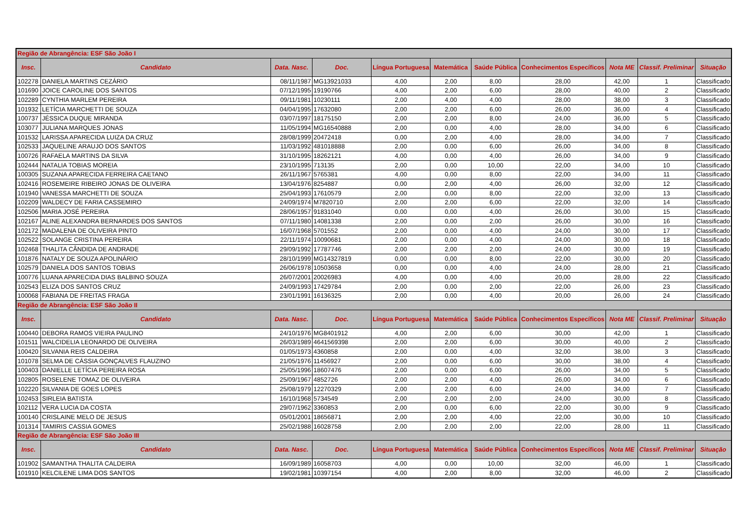| Região de Abrangência: ESF São João I | | | | | | | | | | |
| Insc. | Candidato | Data. Nasc. | Doc. | Língua Portuguesa | Matemática | Saúde Pública | Conhecimentos Específicos | Nota ME | Classif. Preliminar | Situação |
| 102278 | DANIELA MARTINS CEZÁRIO | 08/11/1987 | MG13921033 | 4,00 | 2,00 | 8,00 | 28,00 | 42,00 | 1 | Classificado |
| 101690 | JOICE CAROLINE DOS SANTOS | 07/12/1995 | 19190766 | 4,00 | 2,00 | 6,00 | 28,00 | 40,00 | 2 | Classificado |
| 102289 | CYNTHIA MARLEM PEREIRA | 09/11/1981 | 10230111 | 2,00 | 4,00 | 4,00 | 28,00 | 38,00 | 3 | Classificado |
| 101932 | LETÍCIA MARCHETTI DE SOUZA | 04/04/1995 | 17632080 | 2,00 | 2,00 | 6,00 | 26,00 | 36,00 | 4 | Classificado |
| 100737 | JÉSSICA DUQUE MIRANDA | 03/07/1997 | 18175150 | 2,00 | 2,00 | 8,00 | 24,00 | 36,00 | 5 | Classificado |
| 103077 | JULIANA MARQUES JONAS | 11/05/1994 | MG16540888 | 2,00 | 0,00 | 4,00 | 28,00 | 34,00 | 6 | Classificado |
| 101532 | LARISSA APARECIDA LUIZA DA CRUZ | 28/08/1999 | 20472418 | 0,00 | 2,00 | 4,00 | 28,00 | 34,00 | 7 | Classificado |
| 102533 | JAQUELINE ARAUJO DOS SANTOS | 11/03/1992 | 481018888 | 2,00 | 0,00 | 6,00 | 26,00 | 34,00 | 8 | Classificado |
| 100726 | RAFAELA MARTINS DA SILVA | 31/10/1995 | 18262121 | 4,00 | 0,00 | 4,00 | 26,00 | 34,00 | 9 | Classificado |
| 102444 | NATALIA TOBIAS MOREIA | 23/10/1995 | 713135 | 2,00 | 0,00 | 10,00 | 22,00 | 34,00 | 10 | Classificado |
| 100305 | SUZANA APARECIDA FERREIRA CAETANO | 26/11/1967 | 5765381 | 4,00 | 0,00 | 8,00 | 22,00 | 34,00 | 11 | Classificado |
| 102416 | ROSEMEIRE RIBEIRO JONAS DE OLIVEIRA | 13/04/1976 | 8254887 | 0,00 | 2,00 | 4,00 | 26,00 | 32,00 | 12 | Classificado |
| 101940 | VANESSA MARCHETTI DE SOUZA | 25/04/1993 | 17610579 | 2,00 | 0,00 | 8,00 | 22,00 | 32,00 | 13 | Classificado |
| 102209 | WALDECY DE FARIA CASSEMIRO | 24/09/1974 | M7820710 | 2,00 | 2,00 | 6,00 | 22,00 | 32,00 | 14 | Classificado |
| 102506 | MARIA JOSÉ PEREIRA | 28/06/1957 | 91831040 | 0,00 | 0,00 | 4,00 | 26,00 | 30,00 | 15 | Classificado |
| 102167 | ALINE ALEXANDRA BERNARDES DOS SANTOS | 07/11/1980 | 14081338 | 2,00 | 0,00 | 2,00 | 26,00 | 30,00 | 16 | Classificado |
| 102172 | MADALENA DE OLIVEIRA PINTO | 16/07/1968 | 5701552 | 2,00 | 0,00 | 4,00 | 24,00 | 30,00 | 17 | Classificado |
| 102522 | SOLANGE CRISTINA PEREIRA | 22/11/1974 | 10090681 | 2,00 | 0,00 | 4,00 | 24,00 | 30,00 | 18 | Classificado |
| 102468 | THALITA CÂNDIDA DE ANDRADE | 29/09/1992 | 17787746 | 2,00 | 2,00 | 2,00 | 24,00 | 30,00 | 19 | Classificado |
| 101876 | NATALY DE SOUZA APOLINÁRIO | 28/10/1999 | MG14327819 | 0,00 | 0,00 | 8,00 | 22,00 | 30,00 | 20 | Classificado |
| 102579 | DANIELA DOS SANTOS TOBIAS | 26/06/1978 | 10503658 | 0,00 | 0,00 | 4,00 | 24,00 | 28,00 | 21 | Classificado |
| 100776 | LUANA APARECIDA DIAS BALBINO SOUZA | 26/07/2001 | 20026983 | 4,00 | 0,00 | 4,00 | 20,00 | 28,00 | 22 | Classificado |
| 102543 | ELIZA DOS SANTOS CRUZ | 24/09/1993 | 17429784 | 2,00 | 0,00 | 2,00 | 22,00 | 26,00 | 23 | Classificado |
| 100068 | FABIANA DE FREITAS FRAGA | 23/01/1991 | 16136325 | 2,00 | 0,00 | 4,00 | 20,00 | 26,00 | 24 | Classificado |
| Região de Abrangência: ESF São João II | | | | | | | | | | |
| Insc. | Candidato | Data. Nasc. | Doc. | Língua Portuguesa | Matemática | Saúde Pública | Conhecimentos Específicos | Nota ME | Classif. Preliminar | Situação |
| 100440 | DEBORA RAMOS VIEIRA PAULINO | 24/10/1976 | MG8401912 | 4,00 | 2,00 | 6,00 | 30,00 | 42,00 | 1 | Classificado |
| 101511 | WALCIDELIA LEONARDO DE OLIVEIRA | 26/03/1989 | 4641569398 | 2,00 | 2,00 | 6,00 | 30,00 | 40,00 | 2 | Classificado |
| 100420 | SILVANIA REIS CALDEIRA | 01/05/1973 | 4360858 | 2,00 | 0,00 | 4,00 | 32,00 | 38,00 | 3 | Classificado |
| 101078 | SELMA DE CÁSSIA GONÇALVES FLAUZINO | 21/05/1976 | 11456927 | 2,00 | 0,00 | 6,00 | 30,00 | 38,00 | 4 | Classificado |
| 100403 | DANIELLE LETÍCIA PEREIRA ROSA | 25/05/1996 | 18607476 | 2,00 | 0,00 | 6,00 | 26,00 | 34,00 | 5 | Classificado |
| 102805 | ROSELENE TOMAZ DE OLIVEIRA | 25/09/1967 | 4852726 | 2,00 | 2,00 | 4,00 | 26,00 | 34,00 | 6 | Classificado |
| 102220 | SILVANIA DE GOES LOPES | 25/08/1979 | 12270329 | 2,00 | 2,00 | 6,00 | 24,00 | 34,00 | 7 | Classificado |
| 102453 | SIRLEIA BATISTA | 16/10/1968 | 5734549 | 2,00 | 2,00 | 2,00 | 24,00 | 30,00 | 8 | Classificado |
| 102112 | VERA LUCIA DA COSTA | 29/07/1962 | 3360853 | 2,00 | 0,00 | 6,00 | 22,00 | 30,00 | 9 | Classificado |
| 100140 | CRISLAINE MELO DE JESUS | 05/01/2001 | 18656871 | 2,00 | 2,00 | 4,00 | 22,00 | 30,00 | 10 | Classificado |
| 101314 | TAMIRIS CASSIA GOMES | 25/02/1988 | 16028758 | 2,00 | 2,00 | 2,00 | 22,00 | 28,00 | 11 | Classificado |
| Região de Abrangência: ESF São João III | | | | | | | | | | |
| Insc. | Candidato | Data. Nasc. | Doc. | Língua Portuguesa | Matemática | Saúde Pública | Conhecimentos Específicos | Nota ME | Classif. Preliminar | Situação |
| 101902 | SAMANTHA THALITA CALDEIRA | 16/09/1989 | 16058703 | 4,00 | 0,00 | 10,00 | 32,00 | 46,00 | 1 | Classificado |
| 101910 | KELCILENE LIMA DOS SANTOS | 19/02/1981 | 10397154 | 4,00 | 2,00 | 8,00 | 32,00 | 46,00 | 2 | Classificado |